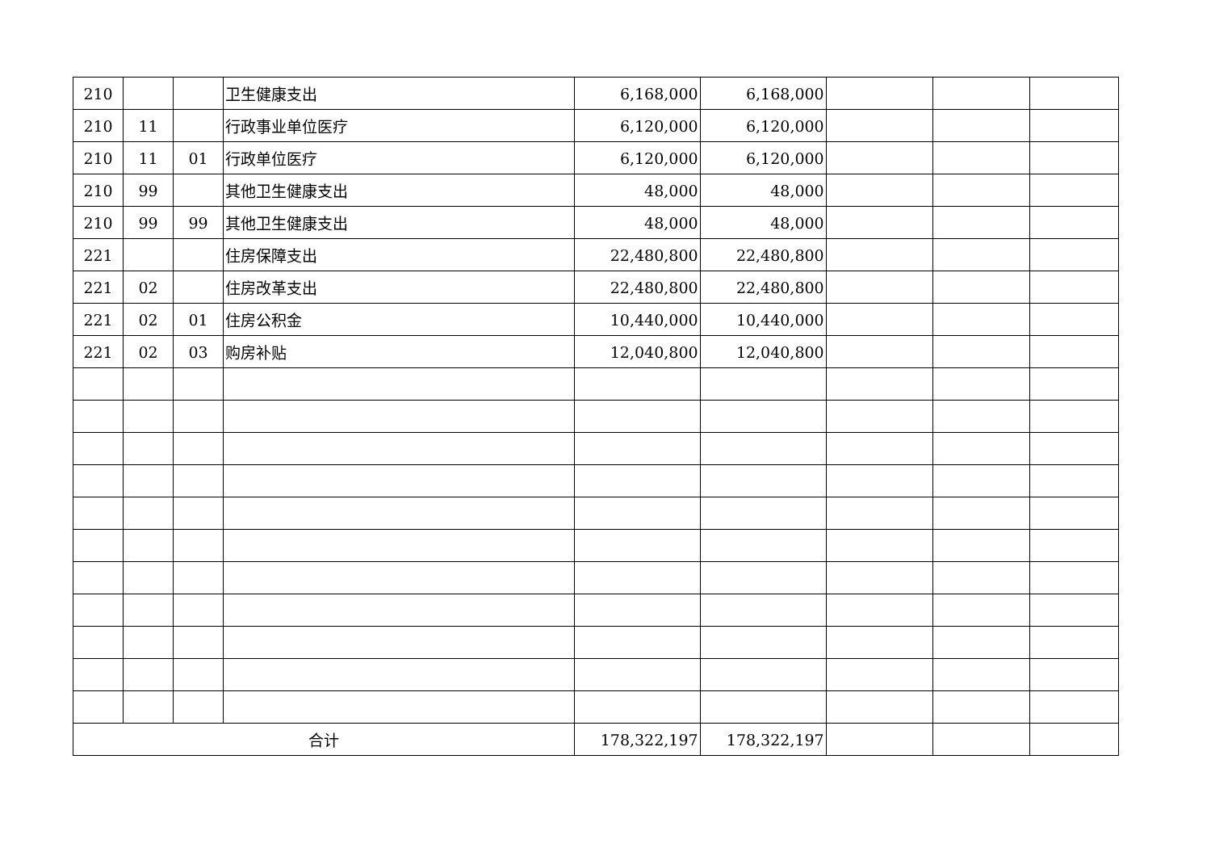| 210 | | | 卫生健康支出 | 6,168,000 | 6,168,000 | | | |
| 210 | 11 | | 行政事业单位医疗 | 6,120,000 | 6,120,000 | | | |
| 210 | 11 | 01 | 行政单位医疗 | 6,120,000 | 6,120,000 | | | |
| 210 | 99 | | 其他卫生健康支出 | 48,000 | 48,000 | | | |
| 210 | 99 | 99 | 其他卫生健康支出 | 48,000 | 48,000 | | | |
| 221 | | | 住房保障支出 | 22,480,800 | 22,480,800 | | | |
| 221 | 02 | | 住房改革支出 | 22,480,800 | 22,480,800 | | | |
| 221 | 02 | 01 | 住房公积金 | 10,440,000 | 10,440,000 | | | |
| 221 | 02 | 03 | 购房补贴 | 12,040,800 | 12,040,800 | | | |
| 合计 | | | | 178,322,197 | 178,322,197 | | | |